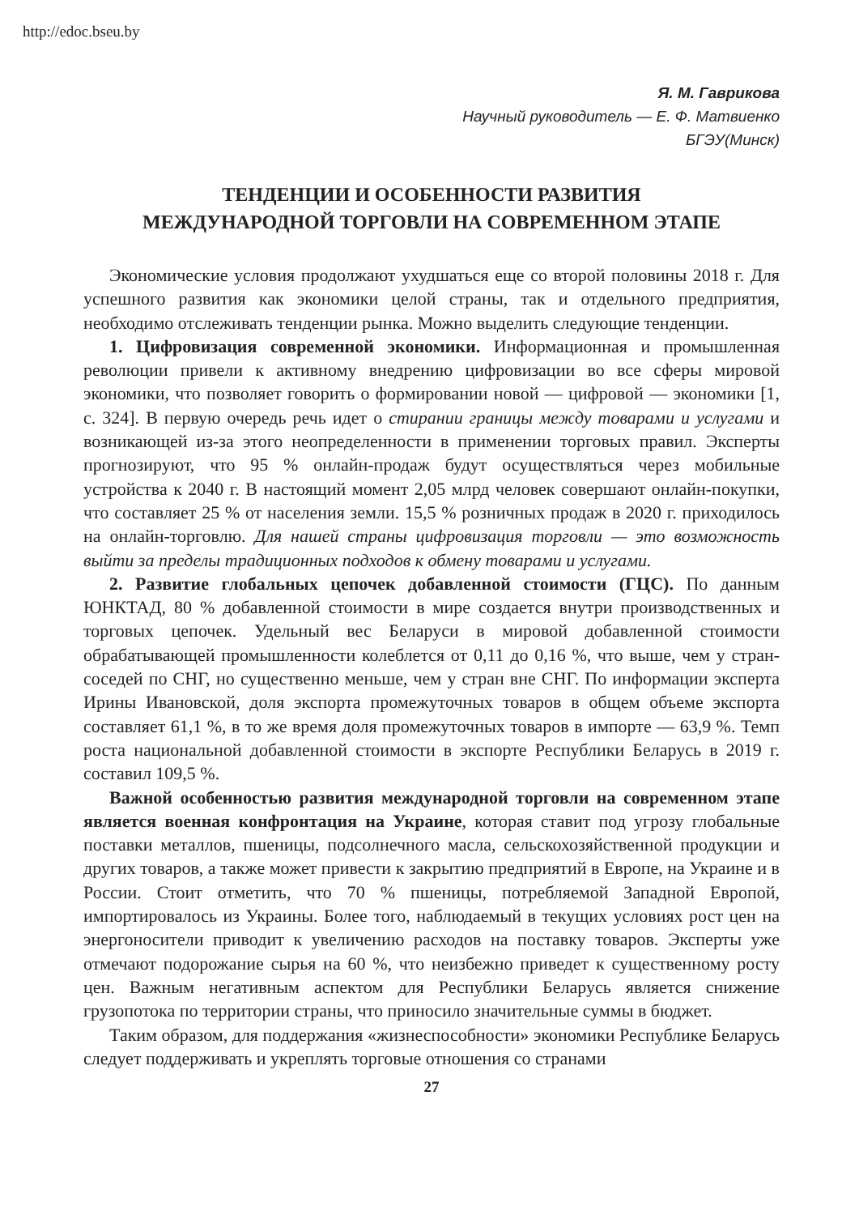http://edoc.bseu.by
Я. М. Гаврикова
Научный руководитель — Е. Ф. Матвиенко
БГЭУ(Минск)
ТЕНДЕНЦИИ И ОСОБЕННОСТИ РАЗВИТИЯ
МЕЖДУНАРОДНОЙ ТОРГОВЛИ НА СОВРЕМЕННОМ ЭТАПЕ
Экономические условия продолжают ухудшаться еще со второй половины 2018 г. Для успешного развития как экономики целой страны, так и отдельного предприятия, необходимо отслеживать тенденции рынка. Можно выделить следующие тенденции.
1. Цифровизация современной экономики. Информационная и промышленная революции привели к активному внедрению цифровизации во все сферы мировой экономики, что позволяет говорить о формировании новой — цифровой — экономики [1, с. 324]. В первую очередь речь идет о стирании границы между товарами и услугами и возникающей из-за этого неопределенности в применении торговых правил. Эксперты прогнозируют, что 95 % онлайн-продаж будут осуществляться через мобильные устройства к 2040 г. В настоящий момент 2,05 млрд человек совершают онлайн-покупки, что составляет 25 % от населения земли. 15,5 % розничных продаж в 2020 г. приходилось на онлайн-торговлю. Для нашей страны цифровизация торговли — это возможность выйти за пределы традиционных подходов к обмену товарами и услугами.
2. Развитие глобальных цепочек добавленной стоимости (ГЦС). По данным ЮНКТАД, 80 % добавленной стоимости в мире создается внутри производственных и торговых цепочек. Удельный вес Беларуси в мировой добавленной стоимости обрабатывающей промышленности колеблется от 0,11 до 0,16 %, что выше, чем у стран-соседей по СНГ, но существенно меньше, чем у стран вне СНГ. По информации эксперта Ирины Ивановской, доля экспорта промежуточных товаров в общем объеме экспорта составляет 61,1 %, в то же время доля промежуточных товаров в импорте — 63,9 %. Темп роста национальной добавленной стоимости в экспорте Республики Беларусь в 2019 г. составил 109,5 %.
Важной особенностью развития международной торговли на современном этапе является военная конфронтация на Украине, которая ставит под угрозу глобальные поставки металлов, пшеницы, подсолнечного масла, сельскохозяйственной продукции и других товаров, а также может привести к закрытию предприятий в Европе, на Украине и в России. Стоит отметить, что 70 % пшеницы, потребляемой Западной Европой, импортировалось из Украины. Более того, наблюдаемый в текущих условиях рост цен на энергоносители приводит к увеличению расходов на поставку товаров. Эксперты уже отмечают подорожание сырья на 60 %, что неизбежно приведет к существенному росту цен. Важным негативным аспектом для Республики Беларусь является снижение грузопотока по территории страны, что приносило значительные суммы в бюджет.
Таким образом, для поддержания «жизнеспособности» экономики Республике Беларусь следует поддерживать и укреплять торговые отношения со странами
27